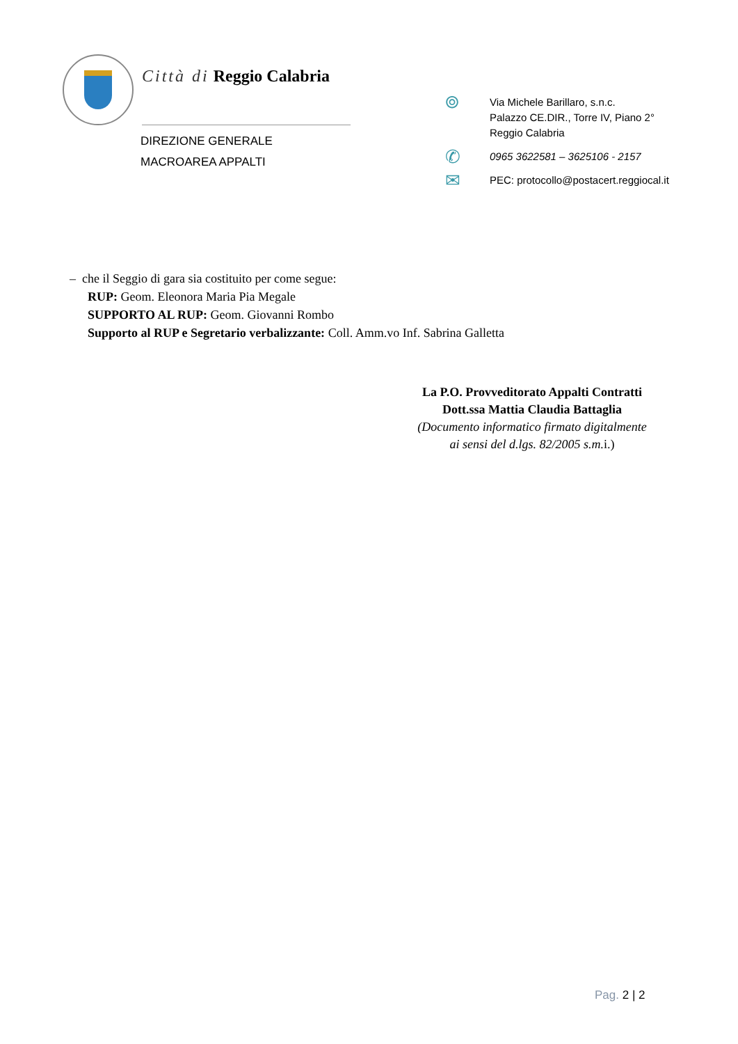Città di Reggio Calabria
DIREZIONE GENERALE
MACROAREA APPALTI
⌾
Via Michele Barillaro, s.n.c.
Palazzo CE.DIR., Torre IV, Piano 2°
Reggio Calabria
✆
0965 3622581 – 3625106 - 2157
✉
PEC: protocollo@postacert.reggiocal.it
– che il Seggio di gara sia costituito per come segue:
RUP: Geom. Eleonora Maria Pia Megale
SUPPORTO AL RUP: Geom. Giovanni Rombo
Supporto al RUP e Segretario verbalizzante: Coll. Amm.vo Inf. Sabrina Galletta
La P.O. Provveditorato Appalti Contratti
Dott.ssa Mattia Claudia Battaglia
(Documento informatico firmato digitalmente
ai sensi del d.lgs. 82/2005 s.m. i.)
Pag. 2 | 2